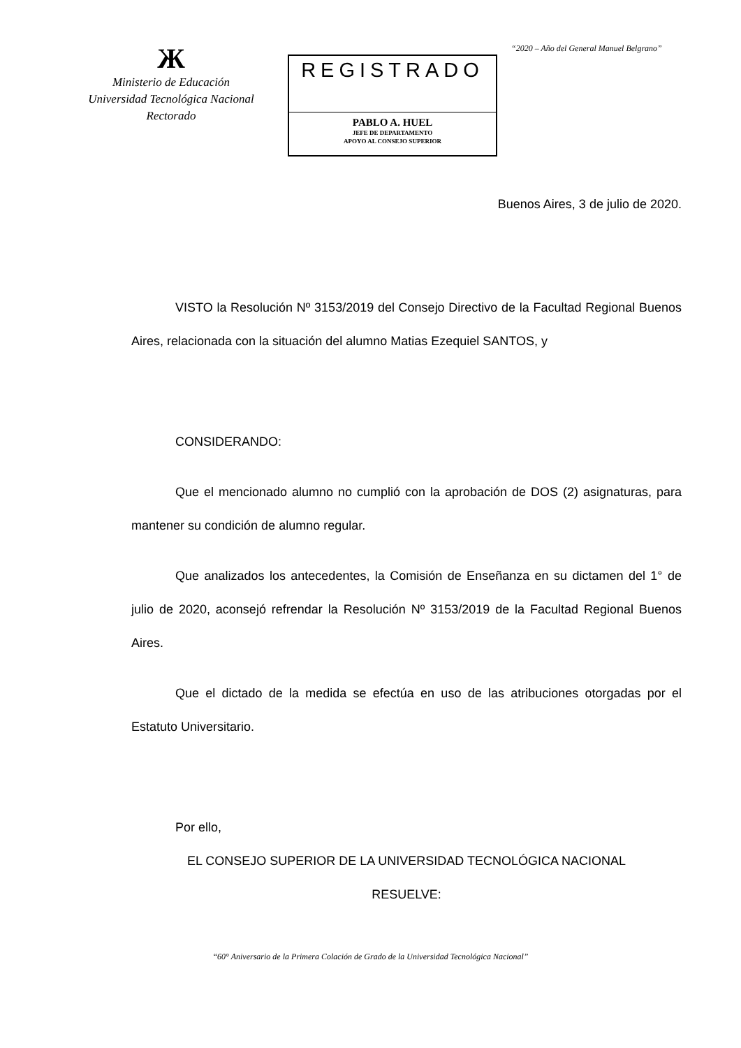Ж
Ministerio de Educación
Universidad Tecnológica Nacional
Rectorado
REGISTRADO
PABLO A. HUEL
JEFE DE DEPARTAMENTO
APOYO AL CONSEJO SUPERIOR
“2020 – Año del General Manuel Belgrano”
Buenos Aires, 3 de julio de 2020.
VISTO la Resolución Nº 3153/2019 del Consejo Directivo de la Facultad Regional Buenos Aires, relacionada con la situación del alumno Matias Ezequiel SANTOS, y
CONSIDERANDO:
Que el mencionado alumno no cumplió con la aprobación de DOS (2) asignaturas, para mantener su condición de alumno regular.
Que analizados los antecedentes, la Comisión de Enseñanza en su dictamen del 1° de julio de 2020, aconsejó refrendar la Resolución Nº 3153/2019 de la Facultad Regional Buenos Aires.
Que el dictado de la medida se efectúa en uso de las atribuciones otorgadas por el Estatuto Universitario.
Por ello,
EL CONSEJO SUPERIOR DE LA UNIVERSIDAD TECNOLÓGICA NACIONAL
RESUELVE:
“60° Aniversario de la Primera Colación de Grado de la Universidad Tecnológica Nacional”